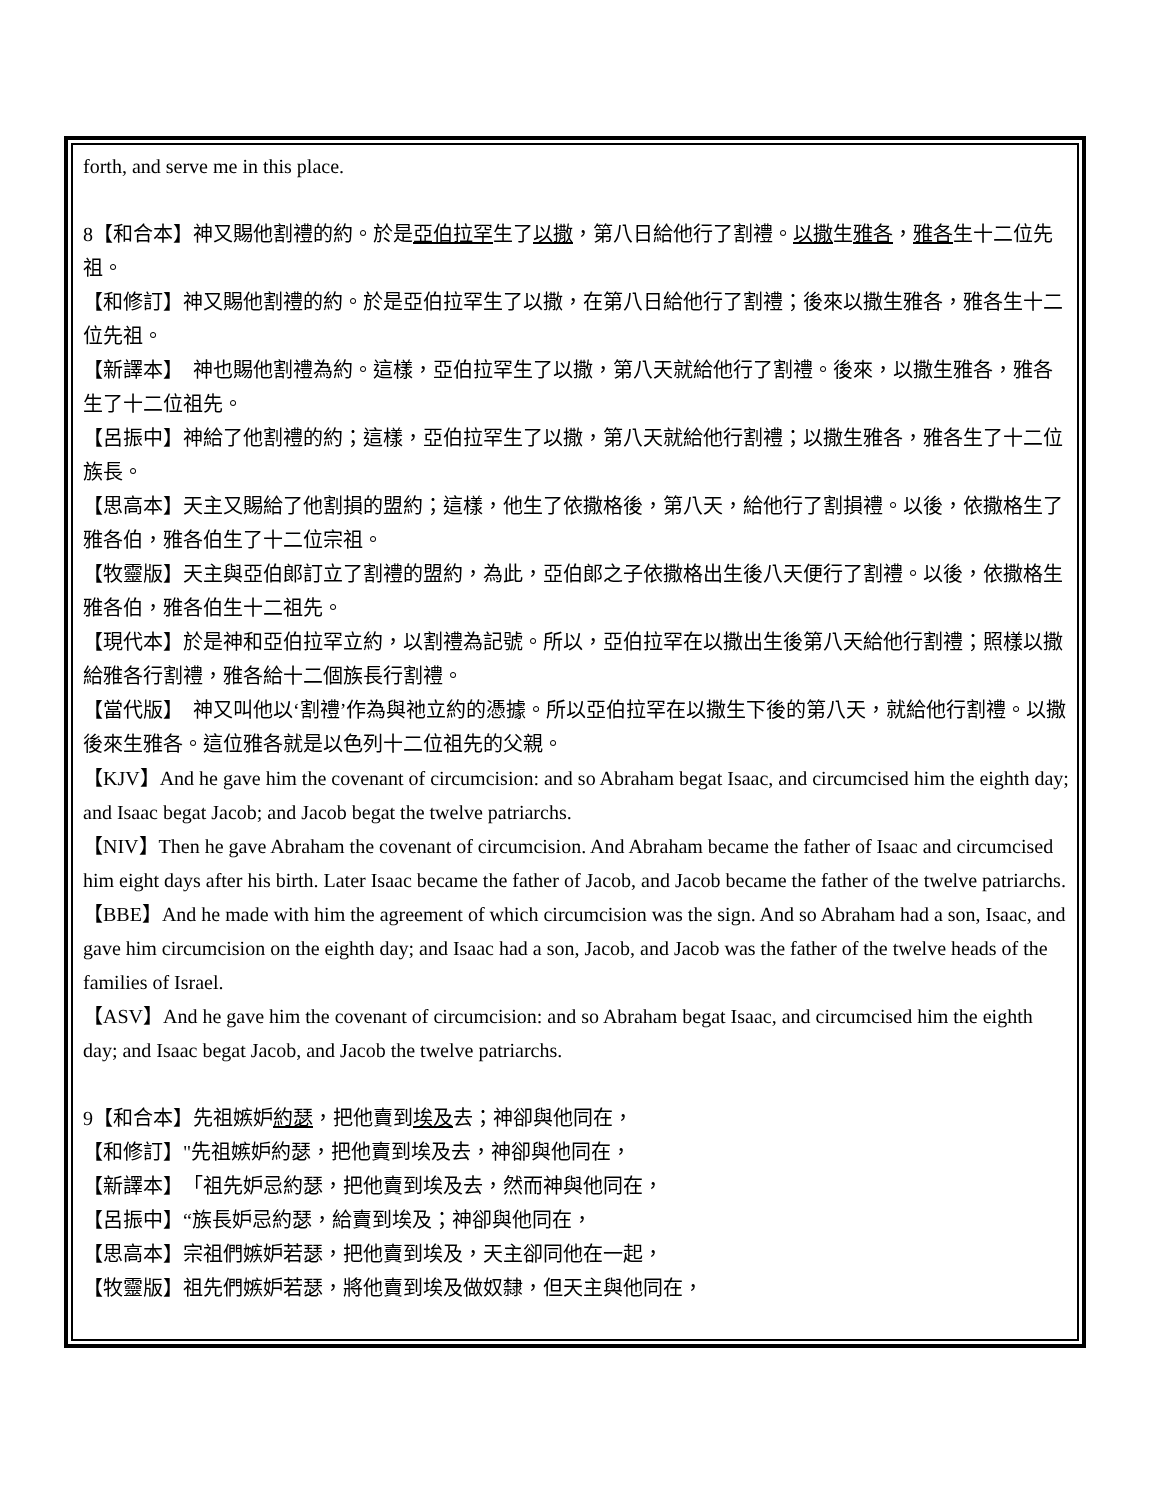forth, and serve me in this place.
8【和合本】神又賜他割禮的約。於是亞伯拉罕生了以撒，第八日給他行了割禮。以撒生雅各，雅各生十二位先祖。
【和修訂】神又賜他割禮的約。於是亞伯拉罕生了以撒，在第八日給他行了割禮；後來以撒生雅各，雅各生十二位先祖。
【新譯本】　神也賜他割禮為約。這樣，亞伯拉罕生了以撒，第八天就給他行了割禮。後來，以撒生雅各，雅各生了十二位祖先。
【呂振中】神給了他割禮的約；這樣，亞伯拉罕生了以撒，第八天就給他行割禮；以撒生雅各，雅各生了十二位族長。
【思高本】天主又賜給了他割損的盟約；這樣，他生了依撒格後，第八天，給他行了割損禮。以後，依撒格生了雅各伯，雅各伯生了十二位宗祖。
【牧靈版】天主與亞伯郎訂立了割禮的盟約，為此，亞伯郎之子依撒格出生後八天便行了割禮。以後，依撒格生雅各伯，雅各伯生十二祖先。
【現代本】於是神和亞伯拉罕立約，以割禮為記號。所以，亞伯拉罕在以撒出生後第八天給他行割禮；照樣以撒給雅各行割禮，雅各給十二個族長行割禮。
【當代版】　神又叫他以‘割禮’作為與祂立約的憑據。所以亞伯拉罕在以撒生下後的第八天，就給他行割禮。以撒後來生雅各。這位雅各就是以色列十二位祖先的父親。
【KJV】And he gave him the covenant of circumcision: and so Abraham begat Isaac, and circumcised him the eighth day; and Isaac begat Jacob; and Jacob begat the twelve patriarchs.
【NIV】Then he gave Abraham the covenant of circumcision. And Abraham became the father of Isaac and circumcised him eight days after his birth. Later Isaac became the father of Jacob, and Jacob became the father of the twelve patriarchs.
【BBE】And he made with him the agreement of which circumcision was the sign. And so Abraham had a son, Isaac, and gave him circumcision on the eighth day; and Isaac had a son, Jacob, and Jacob was the father of the twelve heads of the families of Israel.
【ASV】And he gave him the covenant of circumcision: and so Abraham begat Isaac, and circumcised him the eighth day; and Isaac begat Jacob, and Jacob the twelve patriarchs.
9【和合本】先祖嫉妒約瑟，把他賣到埃及去；神卻與他同在，
【和修訂】"先祖嫉妒約瑟，把他賣到埃及去，神卻與他同在，
【新譯本】　「祖先妒忌約瑟，把他賣到埃及去，然而神與他同在，
【呂振中】“族長妒忌約瑟，給賣到埃及；神卻與他同在，
【思高本】宗祖們嫉妒若瑟，把他賣到埃及，天主卻同他在一起，
【牧靈版】祖先們嫉妒若瑟，將他賣到埃及做奴隸，但天主與他同在，